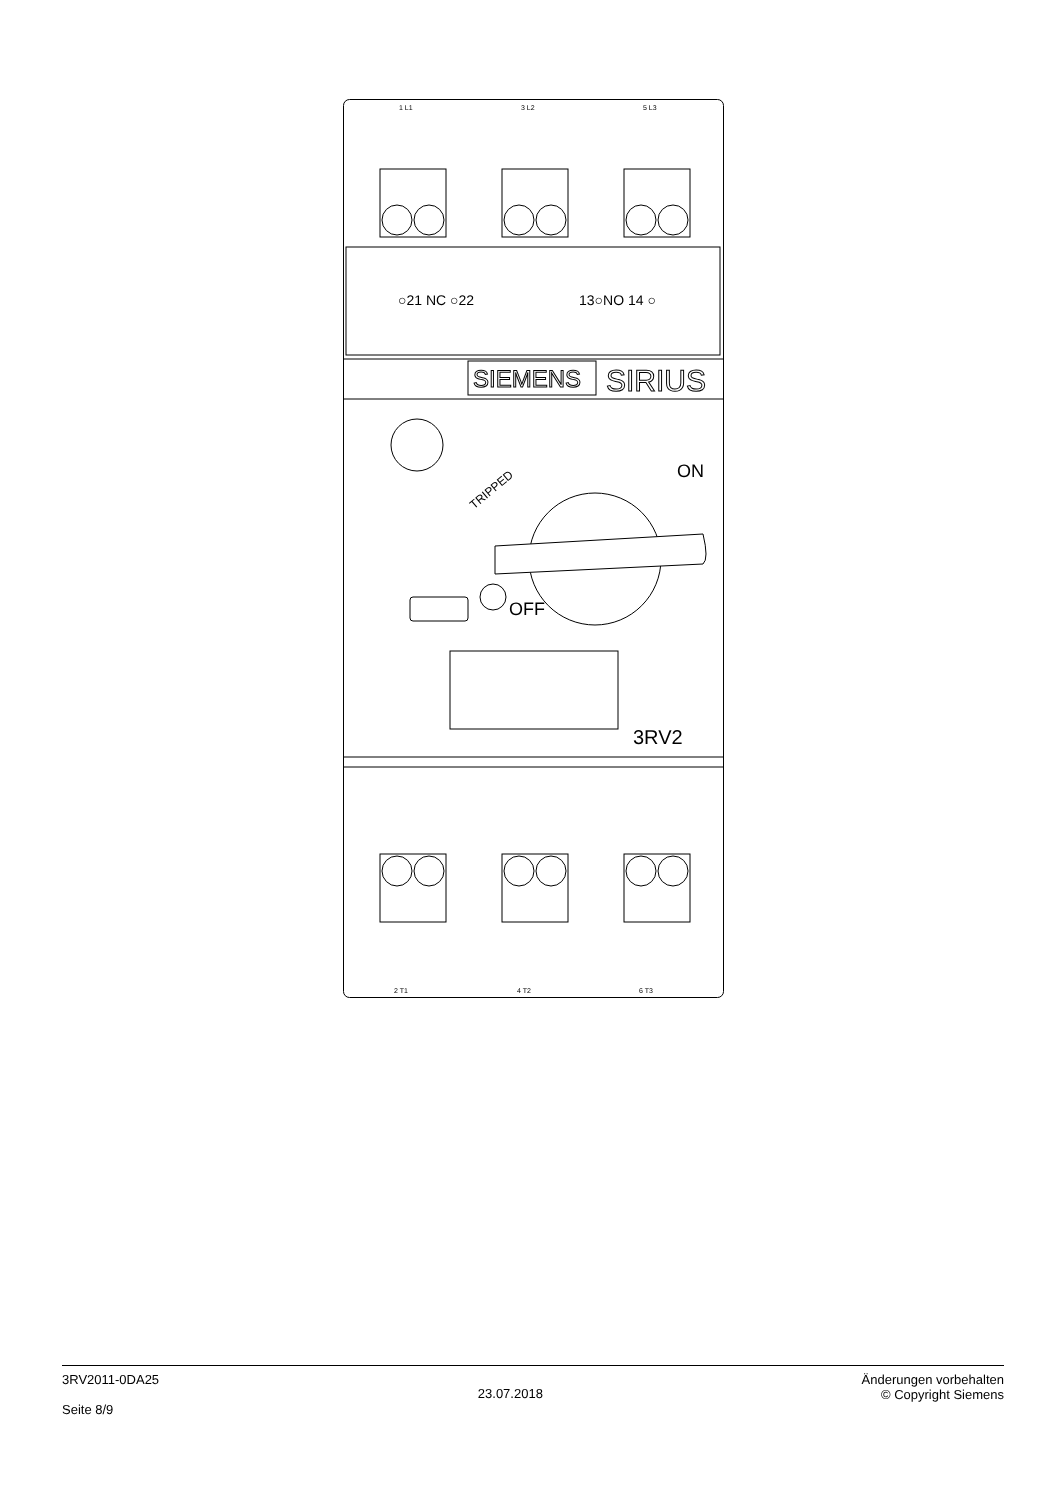1 L1
3 L2
5 L3
2 T1
4 T2
6 T3
○21 NC ○22
13○NO 14 ○
SIEMENS
SIRIUS
TRIPPED
ON
OFF
3RV2
3RV2011-0DA25
Seite 8/9
23.07.2018
Änderungen vorbehalten
© Copyright Siemens